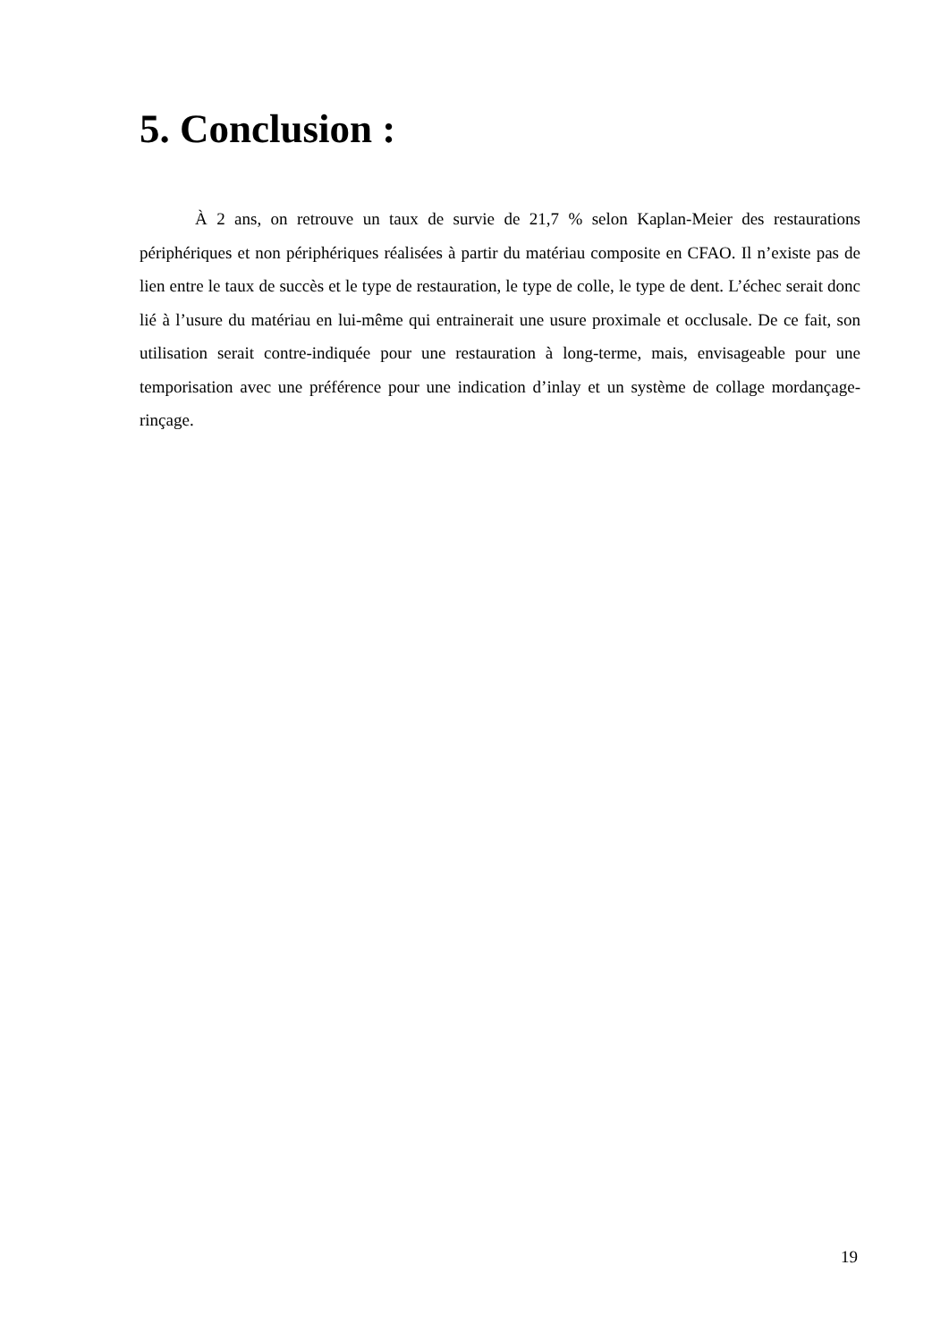5. Conclusion :
À 2 ans, on retrouve un taux de survie de 21,7 % selon Kaplan-Meier des restaurations périphériques et non périphériques réalisées à partir du matériau composite en CFAO. Il n’existe pas de lien entre le taux de succès et le type de restauration, le type de colle, le type de dent. L’échec serait donc lié à l’usure du matériau en lui-même qui entrainerait une usure proximale et occlusale. De ce fait, son utilisation serait contre-indiquée pour une restauration à long-terme, mais, envisageable pour une temporisation avec une préférence pour une indication d’inlay et un système de collage mordançage-rinçage.
19